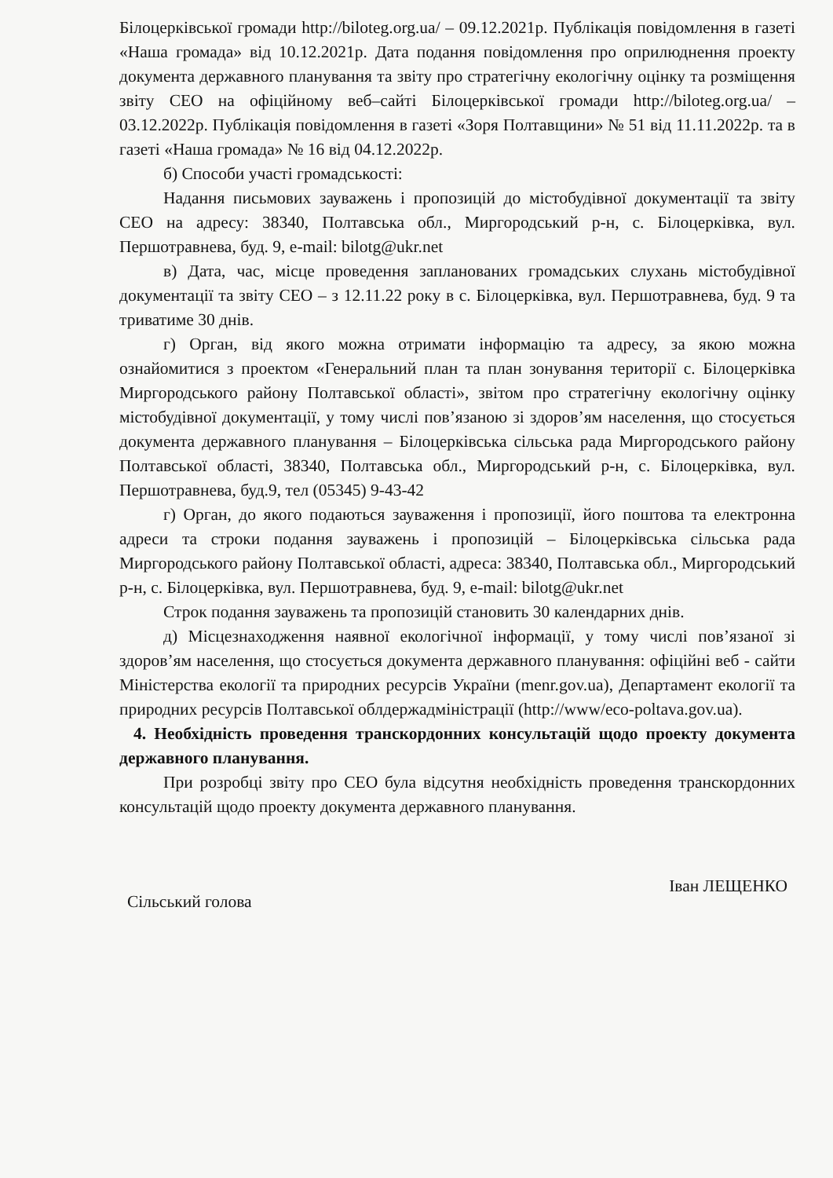Білоцерківської громади http://biloteg.org.ua/ – 09.12.2021р. Публікація повідомлення в газеті «Наша громада» від 10.12.2021р. Дата подання повідомлення про оприлюднення проекту документа державного планування та звіту про стратегічну екологічну оцінку та розміщення звіту СЕО на офіційному веб–сайті Білоцерківської громади http://biloteg.org.ua/ – 03.12.2022р. Публікація повідомлення в газеті «Зоря Полтавщини» № 51 від 11.11.2022р. та в газеті «Наша громада» № 16 від 04.12.2022р.
б) Способи участі громадськості:
Надання письмових зауважень і пропозицій до містобудівної документації та звіту СЕО на адресу: 38340, Полтавська обл., Миргородський р-н, с. Білоцерківка, вул. Першотравнева, буд. 9, e-mail: bilotg@ukr.net
в) Дата, час, місце проведення запланованих громадських слухань містобудівної документації та звіту СЕО – з 12.11.22 року в с. Білоцерківка, вул. Першотравнева, буд. 9 та триватиме 30 днів.
г) Орган, від якого можна отримати інформацію та адресу, за якою можна ознайомитися з проектом «Генеральний план та план зонування території с. Білоцерківка Миргородського району Полтавської області», звітом про стратегічну екологічну оцінку містобудівної документації, у тому числі пов’язаною зі здоров’ям населення, що стосується документа державного планування – Білоцерківська сільська рада Миргородського району Полтавської області, 38340, Полтавська обл., Миргородський р-н, с. Білоцерківка, вул. Першотравнева, буд.9, тел (05345) 9-43-42
г) Орган, до якого подаються зауваження і пропозиції, його поштова та електронна адреси та строки подання зауважень і пропозицій – Білоцерківська сільська рада Миргородського району Полтавської області, адреса: 38340, Полтавська обл., Миргородський р-н, с. Білоцерківка, вул. Першотравнева, буд. 9, e-mail: bilotg@ukr.net
Строк подання зауважень та пропозицій становить 30 календарних днів.
д) Місцезнаходження наявної екологічної інформації, у тому числі пов’язаної зі здоров’ям населення, що стосується документа державного планування: офіційні веб - сайти Міністерства екології та природних ресурсів України (menr.gov.ua), Департамент екології та природних ресурсів Полтавської облдержадміністрації (http://www/eco-poltava.gov.ua).
4. Необхідність проведення транскордонних консультацій щодо проекту документа державного планування.
При розробці звіту про СЕО була відсутня необхідність проведення транскордонних консультацій щодо проекту документа державного планування.
Сільський голова Іван ЛЕЩЕНКО